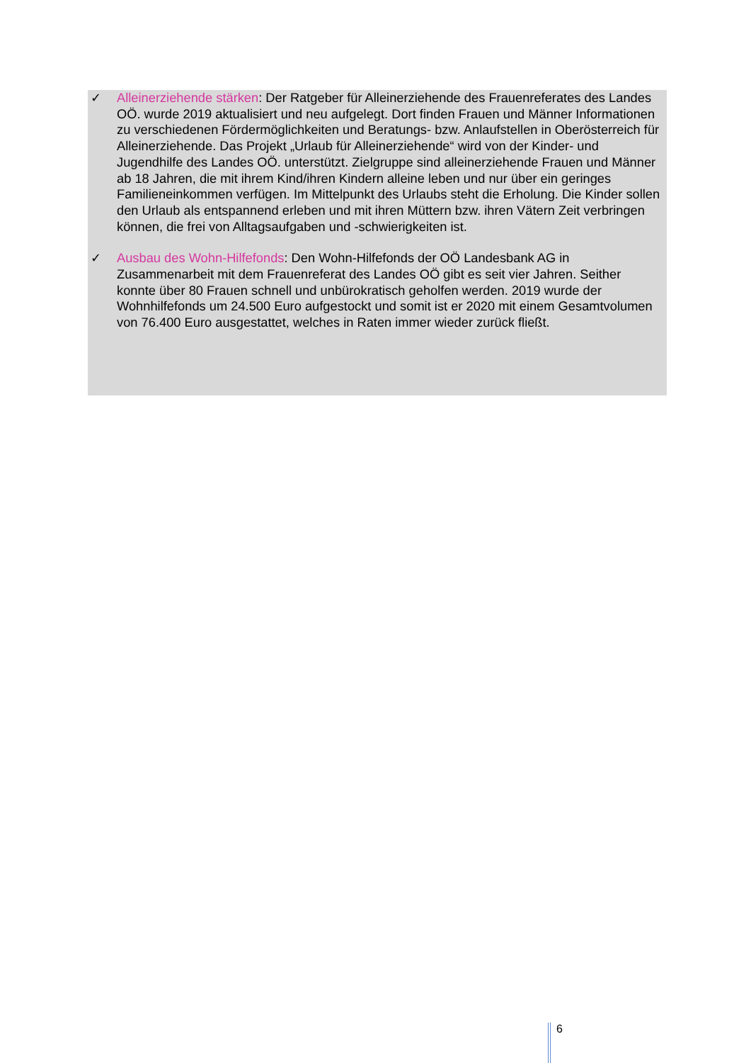✓ Alleinerziehende stärken: Der Ratgeber für Alleinerziehende des Frauenreferates des Landes OÖ. wurde 2019 aktualisiert und neu aufgelegt. Dort finden Frauen und Männer Informationen zu verschiedenen Fördermöglichkeiten und Beratungs- bzw. Anlaufstellen in Oberösterreich für Alleinerziehende. Das Projekt „Urlaub für Alleinerziehende“ wird von der Kinder- und Jugendhilfe des Landes OÖ. unterstützt. Zielgruppe sind alleinerziehende Frauen und Männer ab 18 Jahren, die mit ihrem Kind/ihren Kindern alleine leben und nur über ein geringes Familieneinkommen verfügen. Im Mittelpunkt des Urlaubs steht die Erholung. Die Kinder sollen den Urlaub als entspannend erleben und mit ihren Müttern bzw. ihren Vätern Zeit verbringen können, die frei von Alltagsaufgaben und -schwierigkeiten ist.
✓ Ausbau des Wohn-Hilfefonds: Den Wohn-Hilfefonds der OÖ Landesbank AG in Zusammenarbeit mit dem Frauenreferat des Landes OÖ gibt es seit vier Jahren. Seither konnte über 80 Frauen schnell und unbürokratisch geholfen werden. 2019 wurde der Wohnhilfefonds um 24.500 Euro aufgestockt und somit ist er 2020 mit einem Gesamtvolumen von 76.400 Euro ausgestattet, welches in Raten immer wieder zurück fließt.
6